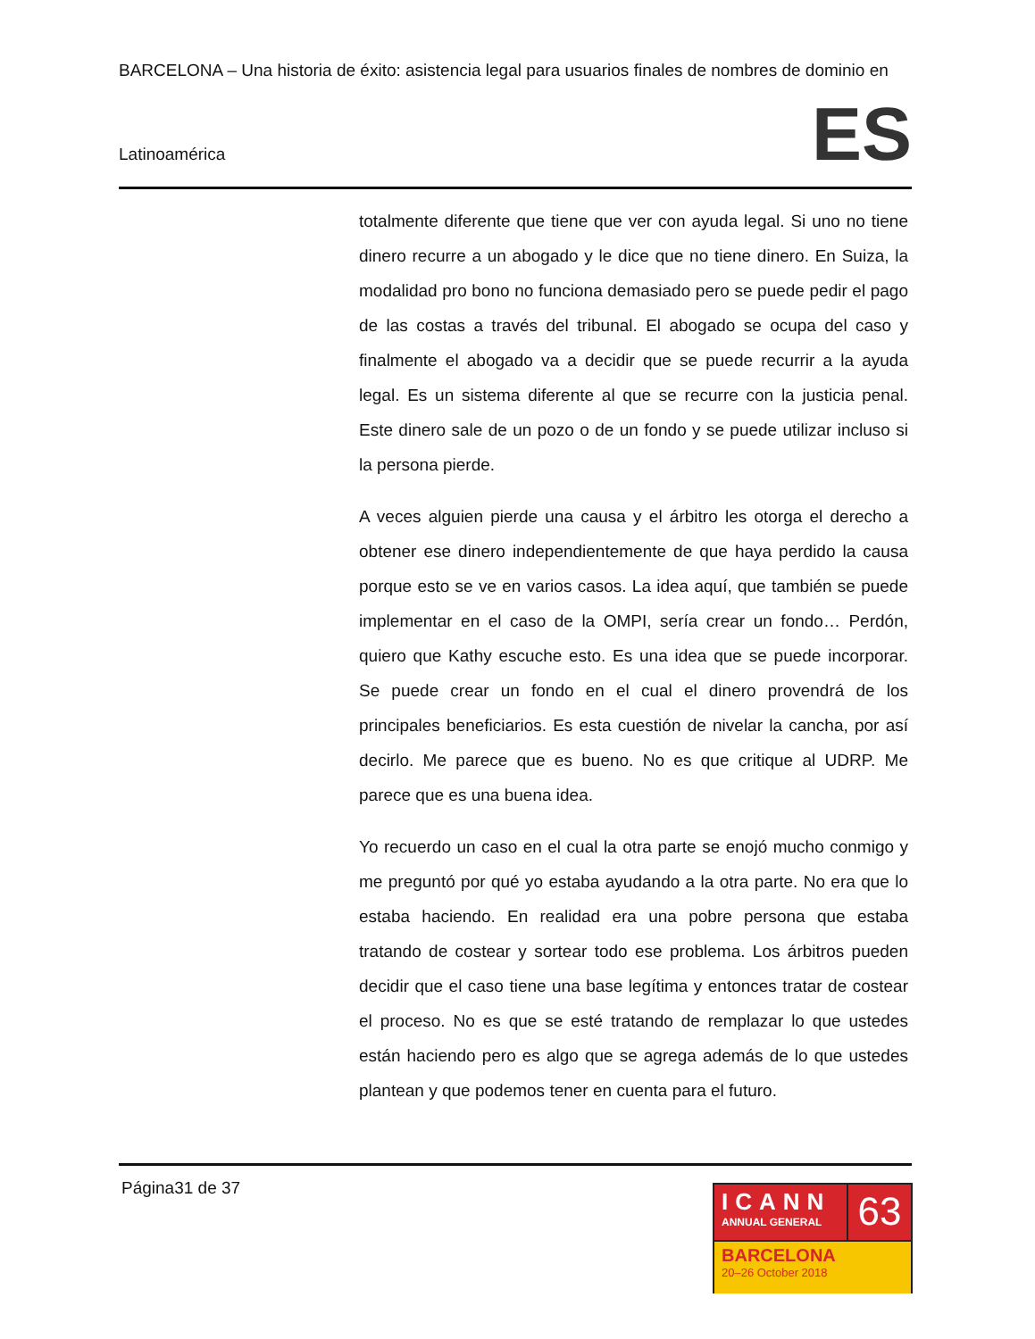BARCELONA – Una historia de éxito: asistencia legal para usuarios finales de nombres de dominio en
Latinoamérica
ES
totalmente diferente que tiene que ver con ayuda legal. Si uno no tiene dinero recurre a un abogado y le dice que no tiene dinero. En Suiza, la modalidad pro bono no funciona demasiado pero se puede pedir el pago de las costas a través del tribunal. El abogado se ocupa del caso y finalmente el abogado va a decidir que se puede recurrir a la ayuda legal. Es un sistema diferente al que se recurre con la justicia penal. Este dinero sale de un pozo o de un fondo y se puede utilizar incluso si la persona pierde.
A veces alguien pierde una causa y el árbitro les otorga el derecho a obtener ese dinero independientemente de que haya perdido la causa porque esto se ve en varios casos. La idea aquí, que también se puede implementar en el caso de la OMPI, sería crear un fondo… Perdón, quiero que Kathy escuche esto. Es una idea que se puede incorporar. Se puede crear un fondo en el cual el dinero provendrá de los principales beneficiarios. Es esta cuestión de nivelar la cancha, por así decirlo. Me parece que es bueno. No es que critique al UDRP. Me parece que es una buena idea.
Yo recuerdo un caso en el cual la otra parte se enojó mucho conmigo y me preguntó por qué yo estaba ayudando a la otra parte. No era que lo estaba haciendo. En realidad era una pobre persona que estaba tratando de costear y sortear todo ese problema. Los árbitros pueden decidir que el caso tiene una base legítima y entonces tratar de costear el proceso. No es que se esté tratando de remplazar lo que ustedes están haciendo pero es algo que se agrega además de lo que ustedes plantean y que podemos tener en cuenta para el futuro.
Página31 de 37
ICANN
ANNUAL GENERAL
63
BARCELONA
20–26 October 2018